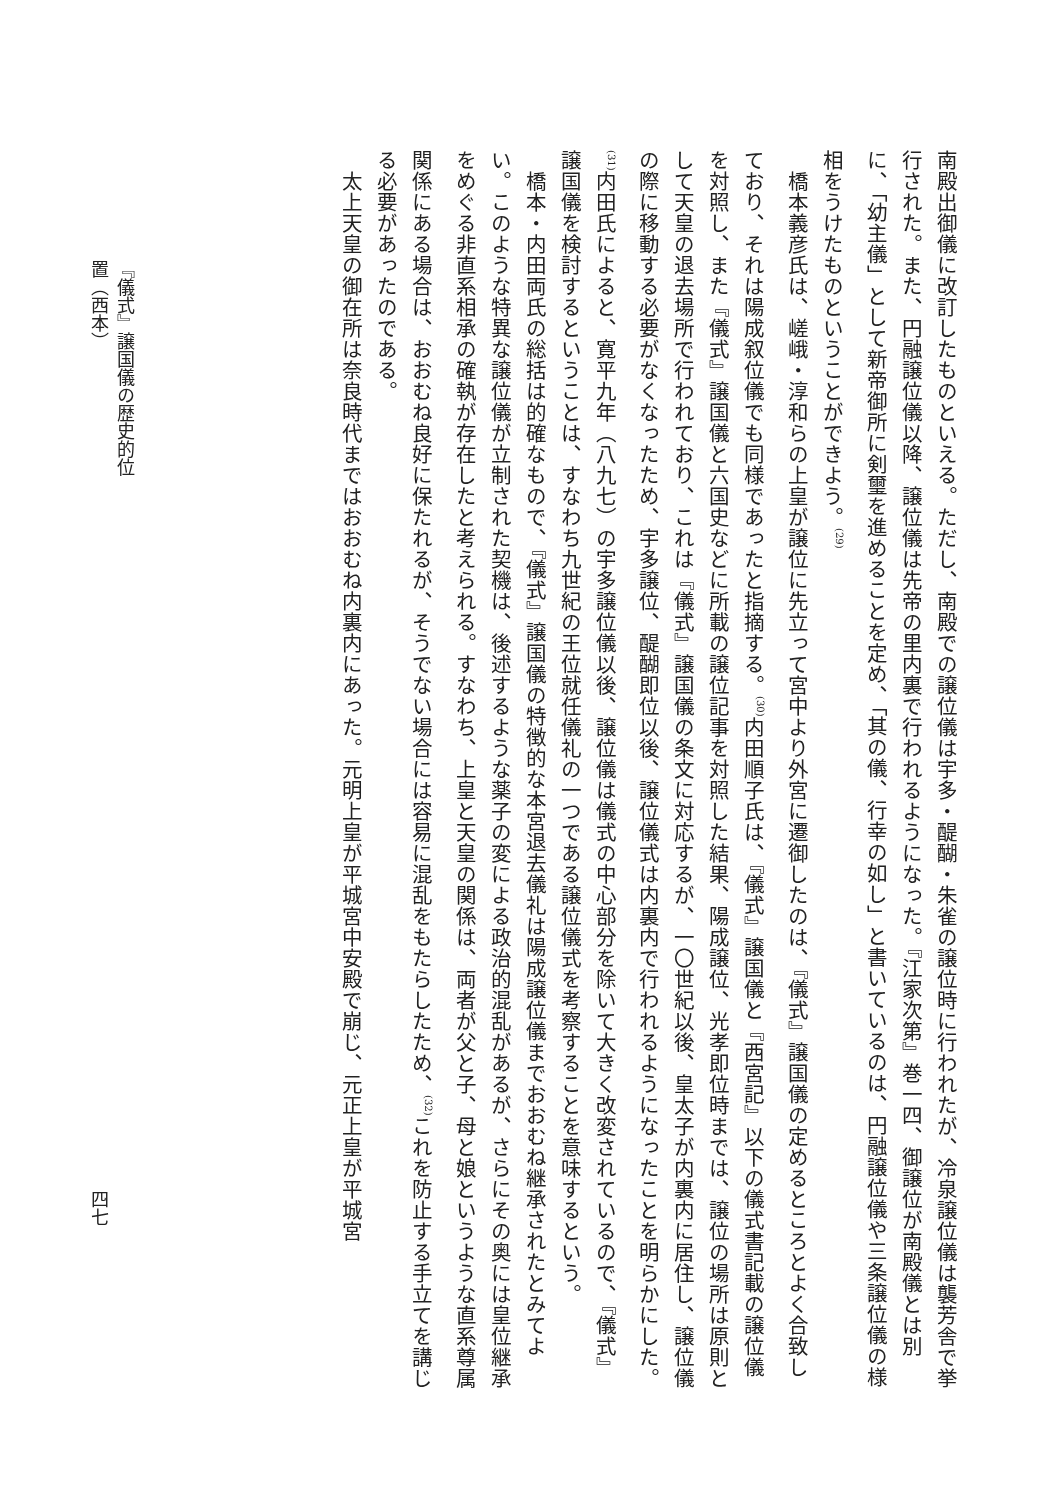南殿出御儀に改訂したものといえる。ただし、南殿での譲位儀は宇多・醍醐・朱雀の譲位時に行われたが、冷泉譲位儀は襲芳舎で挙行された。また、円融譲位儀以降、譲位儀は先帝の里内裏で行われるようになった。『江家次第』巻一四、御譲位が南殿儀とは別に、「幼主儀」として新帝御所に剣璽を進めることを定め、「其の儀、行幸の如し」と書いているのは、円融譲位儀や三条譲位儀の様相をうけたものということができよう。<sup>(29)</sup>
橋本義彦氏は、嵯峨・淳和らの上皇が譲位に先立って宮中より外宮に遷御したのは、『儀式』譲国儀の定めるところとよく合致しており、それは陽成叙位儀でも同様であったと指摘する。<sup>(30)</sup>内田順子氏は、『儀式』譲国儀と『西宮記』以下の儀式書記載の譲位儀を対照し、また『儀式』譲国儀と六国史などに所載の譲位記事を対照した結果、陽成譲位、光孝即位時までは、譲位の場所は原則として天皇の退去場所で行われており、これは『儀式』譲国儀の条文に対応するが、一〇世紀以後、皇太子が内裏内に居住し、譲位儀の際に移動する必要がなくなったため、宇多譲位、醍醐即位以後、譲位儀式は内裏内で行われるようになったことを明らかにした。<sup>(31)</sup>内田氏によると、寛平九年（八九七）の宇多譲位儀以後、譲位儀は儀式の中心部分を除いて大きく改変されているので、『儀式』譲国儀を検討するということは、すなわち九世紀の王位就任儀礼の一つである譲位儀式を考察することを意味するという。
橋本・内田両氏の総括は的確なもので、『儀式』譲国儀の特徴的な本宮退去儀礼は陽成譲位儀までおおむね継承されたとみてよい。このような特異な譲位儀が立制された契機は、後述するような薬子の変による政治的混乱があるが、さらにその奥には皇位継承をめぐる非直系相承の確執が存在したと考えられる。すなわち、上皇と天皇の関係は、両者が父と子、母と娘というような直系尊属関係にある場合は、おおむね良好に保たれるが、そうでない場合には容易に混乱をもたらしたため、<sup>(32)</sup>これを防止する手立てを講じる必要があったのである。
太上天皇の御在所は奈良時代まではおおむね内裏内にあった。元明上皇が平城宮中安殿で崩じ、元正上皇が平城宮
『儀式』譲国儀の歴史的位置（西本）
四七